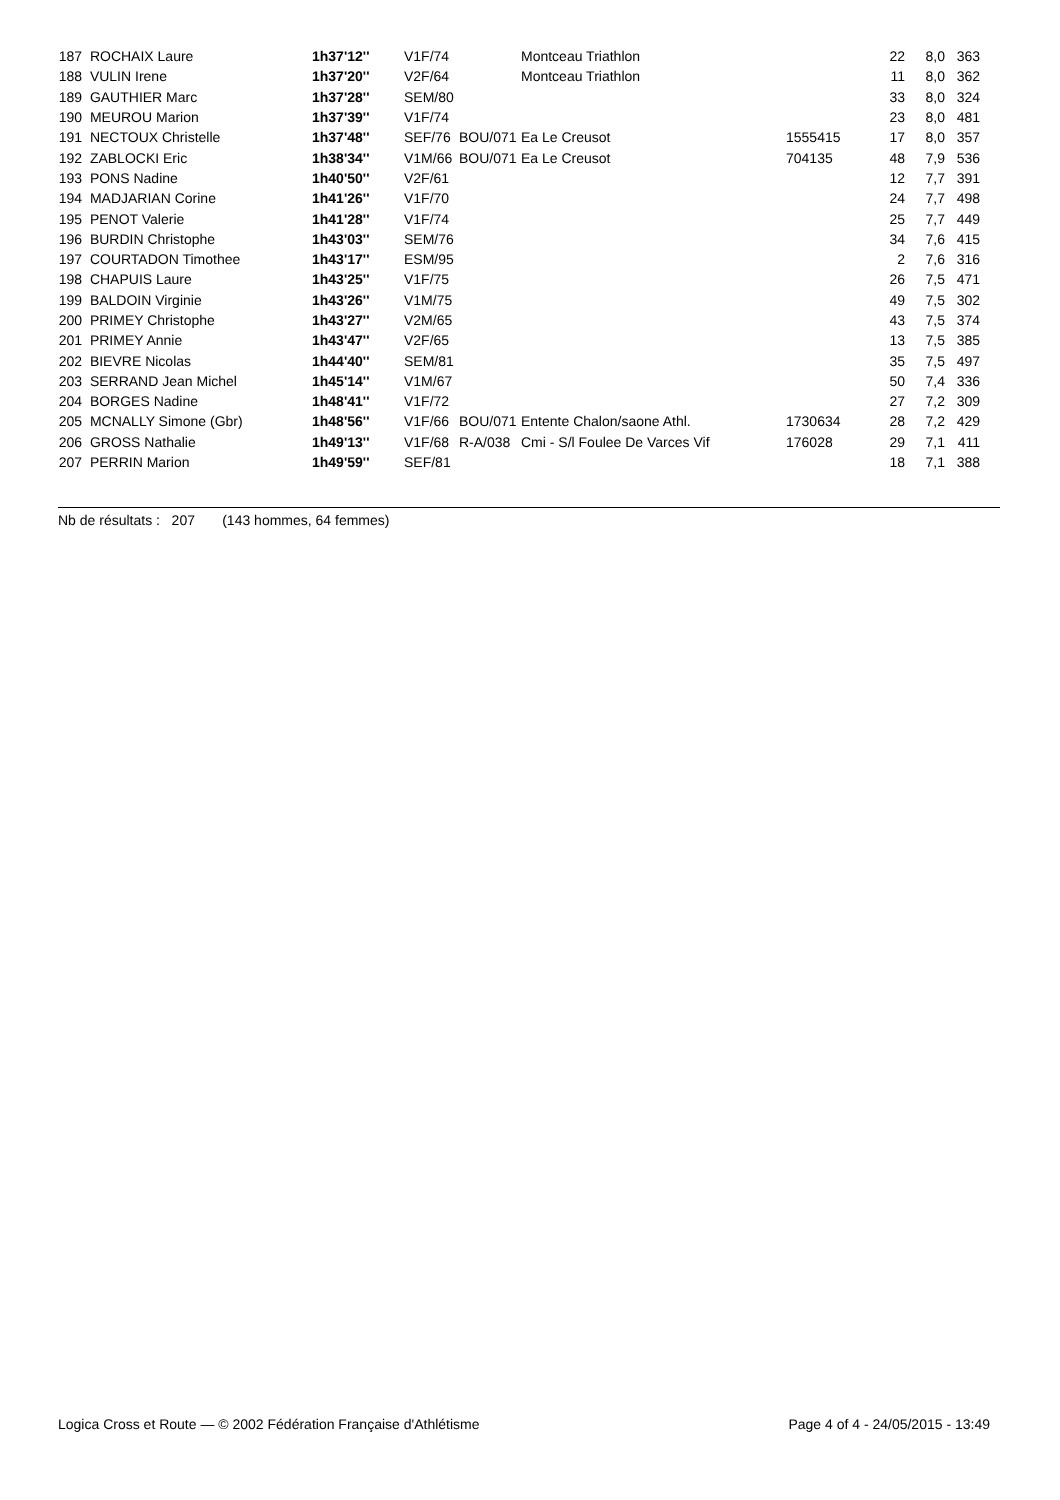| 187 | ROCHAIX Laure | 1h37'12'' | V1F/74 | | Montceau Triathlon | | 22 | 8,0 | 363 |
| 188 | VULIN Irene | 1h37'20'' | V2F/64 | | Montceau Triathlon | | 11 | 8,0 | 362 |
| 189 | GAUTHIER Marc | 1h37'28'' | SEM/80 | | | | 33 | 8,0 | 324 |
| 190 | MEUROU Marion | 1h37'39'' | V1F/74 | | | | 23 | 8,0 | 481 |
| 191 | NECTOUX Christelle | 1h37'48'' | SEF/76 | BOU/071 | Ea Le Creusot | 1555415 | 17 | 8,0 | 357 |
| 192 | ZABLOCKI Eric | 1h38'34'' | V1M/66 | BOU/071 | Ea Le Creusot | 704135 | 48 | 7,9 | 536 |
| 193 | PONS Nadine | 1h40'50'' | V2F/61 | | | | 12 | 7,7 | 391 |
| 194 | MADJARIAN Corine | 1h41'26'' | V1F/70 | | | | 24 | 7,7 | 498 |
| 195 | PENOT Valerie | 1h41'28'' | V1F/74 | | | | 25 | 7,7 | 449 |
| 196 | BURDIN Christophe | 1h43'03'' | SEM/76 | | | | 34 | 7,6 | 415 |
| 197 | COURTADON Timothee | 1h43'17'' | ESM/95 | | | | 2 | 7,6 | 316 |
| 198 | CHAPUIS Laure | 1h43'25'' | V1F/75 | | | | 26 | 7,5 | 471 |
| 199 | BALDOIN Virginie | 1h43'26'' | V1M/75 | | | | 49 | 7,5 | 302 |
| 200 | PRIMEY Christophe | 1h43'27'' | V2M/65 | | | | 43 | 7,5 | 374 |
| 201 | PRIMEY Annie | 1h43'47'' | V2F/65 | | | | 13 | 7,5 | 385 |
| 202 | BIEVRE Nicolas | 1h44'40'' | SEM/81 | | | | 35 | 7,5 | 497 |
| 203 | SERRAND Jean Michel | 1h45'14'' | V1M/67 | | | | 50 | 7,4 | 336 |
| 204 | BORGES Nadine | 1h48'41'' | V1F/72 | | | | 27 | 7,2 | 309 |
| 205 | MCNALLY Simone (Gbr) | 1h48'56'' | V1F/66 | BOU/071 | Entente Chalon/saone Athl. | 1730634 | 28 | 7,2 | 429 |
| 206 | GROSS Nathalie | 1h49'13'' | V1F/68 | R-A/038 | Cmi - S/l Foulee De Varces Vif | 176028 | 29 | 7,1 | 411 |
| 207 | PERRIN Marion | 1h49'59'' | SEF/81 | | | | 18 | 7,1 | 388 |
Nb de résultats : 207 (143 hommes, 64 femmes)
Logica Cross et Route — © 2002 Fédération Française d'Athlétisme Page 4 of 4 - 24/05/2015 - 13:49